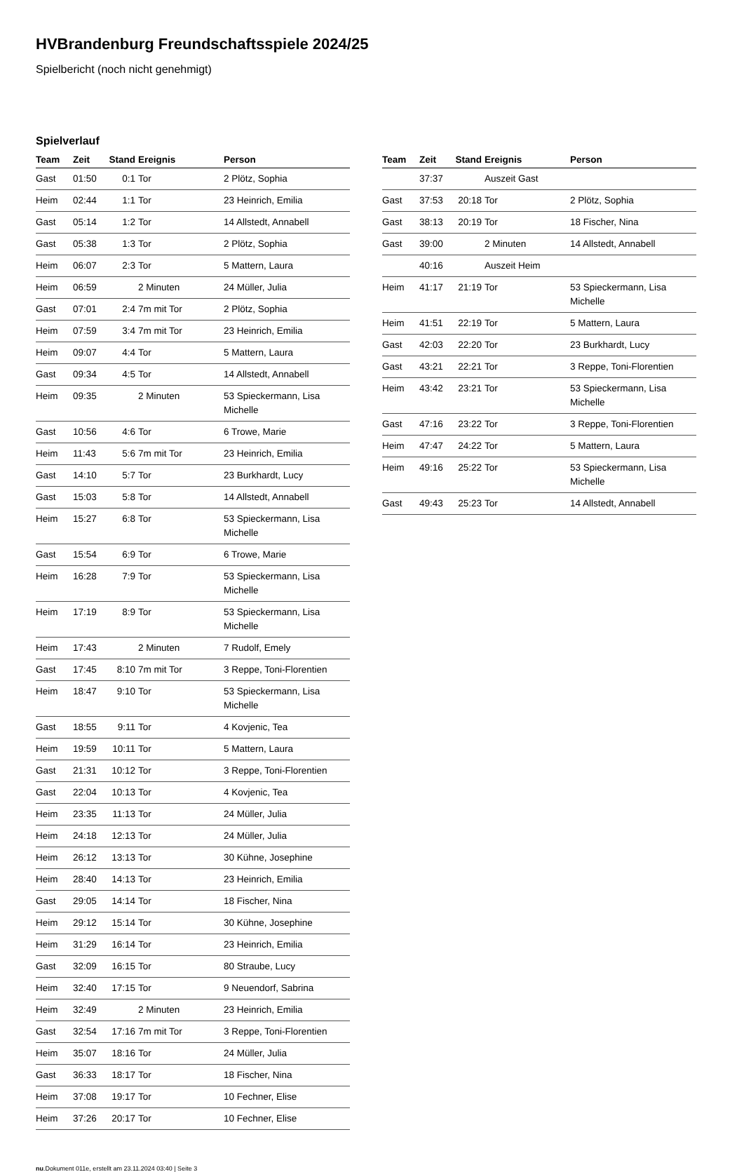HVBrandenburg Freundschaftsspiele 2024/25
Spielbericht (noch nicht genehmigt)
Spielverlauf
| Team | Zeit | Stand | Ereignis | Person |
| --- | --- | --- | --- | --- |
| Gast | 01:50 | 0:1 | Tor | 2 Plötz, Sophia |
| Heim | 02:44 | 1:1 | Tor | 23 Heinrich, Emilia |
| Gast | 05:14 | 1:2 | Tor | 14 Allstedt, Annabell |
| Gast | 05:38 | 1:3 | Tor | 2 Plötz, Sophia |
| Heim | 06:07 | 2:3 | Tor | 5 Mattern, Laura |
| Heim | 06:59 | | 2 Minuten | 24 Müller, Julia |
| Gast | 07:01 | 2:4 | 7m mit Tor | 2 Plötz, Sophia |
| Heim | 07:59 | 3:4 | 7m mit Tor | 23 Heinrich, Emilia |
| Heim | 09:07 | 4:4 | Tor | 5 Mattern, Laura |
| Gast | 09:34 | 4:5 | Tor | 14 Allstedt, Annabell |
| Heim | 09:35 | | 2 Minuten | 53 Spieckermann, Lisa Michelle |
| Gast | 10:56 | 4:6 | Tor | 6 Trowe, Marie |
| Heim | 11:43 | 5:6 | 7m mit Tor | 23 Heinrich, Emilia |
| Gast | 14:10 | 5:7 | Tor | 23 Burkhardt, Lucy |
| Gast | 15:03 | 5:8 | Tor | 14 Allstedt, Annabell |
| Heim | 15:27 | 6:8 | Tor | 53 Spieckermann, Lisa Michelle |
| Gast | 15:54 | 6:9 | Tor | 6 Trowe, Marie |
| Heim | 16:28 | 7:9 | Tor | 53 Spieckermann, Lisa Michelle |
| Heim | 17:19 | 8:9 | Tor | 53 Spieckermann, Lisa Michelle |
| Heim | 17:43 | | 2 Minuten | 7 Rudolf, Emely |
| Gast | 17:45 | 8:10 | 7m mit Tor | 3 Reppe, Toni-Florentien |
| Heim | 18:47 | 9:10 | Tor | 53 Spieckermann, Lisa Michelle |
| Gast | 18:55 | 9:11 | Tor | 4 Kovjenic, Tea |
| Heim | 19:59 | 10:11 | Tor | 5 Mattern, Laura |
| Gast | 21:31 | 10:12 | Tor | 3 Reppe, Toni-Florentien |
| Gast | 22:04 | 10:13 | Tor | 4 Kovjenic, Tea |
| Heim | 23:35 | 11:13 | Tor | 24 Müller, Julia |
| Heim | 24:18 | 12:13 | Tor | 24 Müller, Julia |
| Heim | 26:12 | 13:13 | Tor | 30 Kühne, Josephine |
| Heim | 28:40 | 14:13 | Tor | 23 Heinrich, Emilia |
| Gast | 29:05 | 14:14 | Tor | 18 Fischer, Nina |
| Heim | 29:12 | 15:14 | Tor | 30 Kühne, Josephine |
| Heim | 31:29 | 16:14 | Tor | 23 Heinrich, Emilia |
| Gast | 32:09 | 16:15 | Tor | 80 Straube, Lucy |
| Heim | 32:40 | 17:15 | Tor | 9 Neuendorf, Sabrina |
| Heim | 32:49 | | 2 Minuten | 23 Heinrich, Emilia |
| Gast | 32:54 | 17:16 | 7m mit Tor | 3 Reppe, Toni-Florentien |
| Heim | 35:07 | 18:16 | Tor | 24 Müller, Julia |
| Gast | 36:33 | 18:17 | Tor | 18 Fischer, Nina |
| Heim | 37:08 | 19:17 | Tor | 10 Fechner, Elise |
| Heim | 37:26 | 20:17 | Tor | 10 Fechner, Elise |
| Team | Zeit | Stand | Ereignis | Person |
| --- | --- | --- | --- | --- |
| | 37:37 | | Auszeit Gast | |
| Gast | 37:53 | 20:18 | Tor | 2 Plötz, Sophia |
| Gast | 38:13 | 20:19 | Tor | 18 Fischer, Nina |
| Gast | 39:00 | | 2 Minuten | 14 Allstedt, Annabell |
| | 40:16 | | Auszeit Heim | |
| Heim | 41:17 | 21:19 | Tor | 53 Spieckermann, Lisa Michelle |
| Heim | 41:51 | 22:19 | Tor | 5 Mattern, Laura |
| Gast | 42:03 | 22:20 | Tor | 23 Burkhardt, Lucy |
| Gast | 43:21 | 22:21 | Tor | 3 Reppe, Toni-Florentien |
| Heim | 43:42 | 23:21 | Tor | 53 Spieckermann, Lisa Michelle |
| Gast | 47:16 | 23:22 | Tor | 3 Reppe, Toni-Florentien |
| Heim | 47:47 | 24:22 | Tor | 5 Mattern, Laura |
| Heim | 49:16 | 25:22 | Tor | 53 Spieckermann, Lisa Michelle |
| Gast | 49:43 | 25:23 | Tor | 14 Allstedt, Annabell |
nu.Dokument 011e, erstellt am 23.11.2024 03:40 | Seite 3